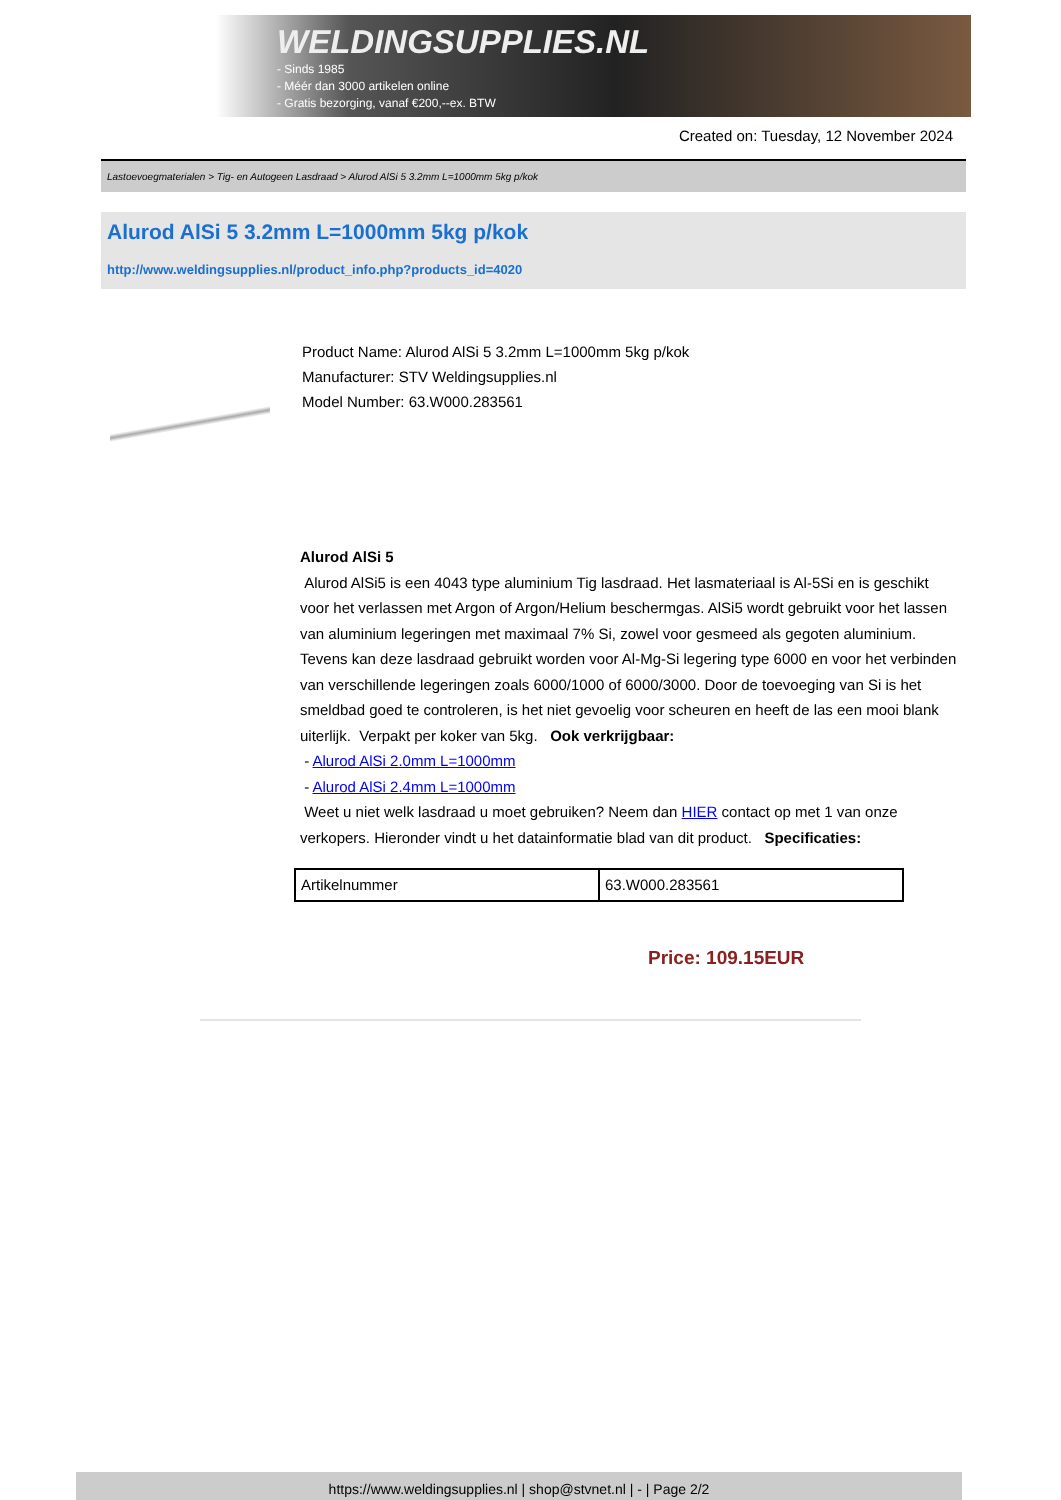WELDINGSUPPLIES.NL
- Sinds 1985
- Méér dan 3000 artikelen online
- Gratis bezorging, vanaf €200,--ex. BTW
Created on: Tuesday, 12 November 2024
Lastoevoegmaterialen > Tig- en Autogeen Lasdraad > Alurod AlSi 5 3.2mm L=1000mm 5kg p/kok
Alurod AlSi 5 3.2mm L=1000mm 5kg p/kok
http://www.weldingsupplies.nl/product_info.php?products_id=4020
Product Name: Alurod AlSi 5 3.2mm L=1000mm 5kg p/kok
Manufacturer: STV Weldingsupplies.nl
Model Number: 63.W000.283561
Alurod AlSi 5
Alurod AlSi5 is een 4043 type aluminium Tig lasdraad. Het lasmateriaal is Al-5Si en is geschikt voor het verlassen met Argon of Argon/Helium beschermgas. AlSi5 wordt gebruikt voor het lassen van aluminium legeringen met maximaal 7% Si, zowel voor gesmeed als gegoten aluminium. Tevens kan deze lasdraad gebruikt worden voor Al-Mg-Si legering type 6000 en voor het verbinden van verschillende legeringen zoals 6000/1000 of 6000/3000. Door de toevoeging van Si is het smeldbad goed te controleren, is het niet gevoelig voor scheuren en heeft de las een mooi blank uiterlijk. Verpakt per koker van 5kg. Ook verkrijgbaar:
- Alurod AlSi 2.0mm L=1000mm
- Alurod AlSi 2.4mm L=1000mm
Weet u niet welk lasdraad u moet gebruiken? Neem dan HIER contact op met 1 van onze verkopers. Hieronder vindt u het datainformatie blad van dit product. Specificaties:
| Artikelnummer | 63.W000.283561 |
Price: 109.15EUR
https://www.weldingsupplies.nl | shop@stvnet.nl | - | Page 2/2